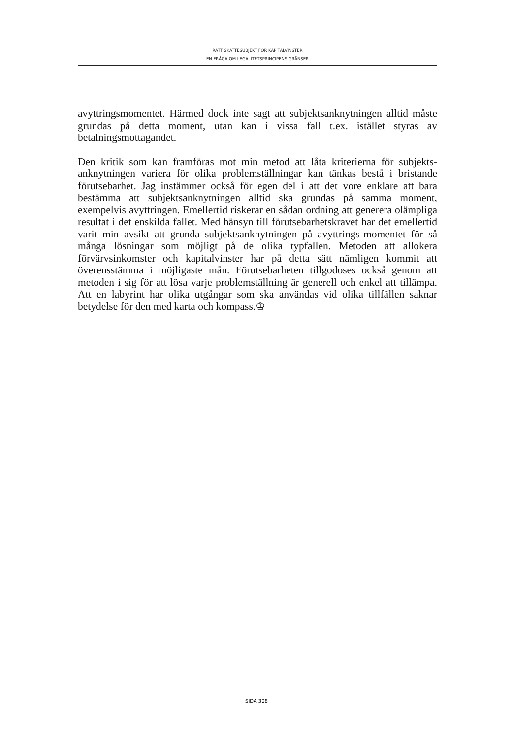RÄTT SKATTESUBJEKT FÖR KAPITALVINSTER
EN FRÅGA OM LEGALITETSPRINCIPENS GRÄNSER
avyttringsmomentet. Härmed dock inte sagt att subjektsanknytningen alltid måste grundas på detta moment, utan kan i vissa fall t.ex. istället styras av betalningsmottagandet.
Den kritik som kan framföras mot min metod att låta kriterierna för subjekts-anknytningen variera för olika problemställningar kan tänkas bestå i bristande förutsebarhet. Jag instämmer också för egen del i att det vore enklare att bara bestämma att subjektsanknytningen alltid ska grundas på samma moment, exempelvis avyttringen. Emellertid riskerar en sådan ordning att generera olämpliga resultat i det enskilda fallet. Med hänsyn till förutsebarhetskravet har det emellertid varit min avsikt att grunda subjektsanknytningen på avyttrings-momentet för så många lösningar som möjligt på de olika typfallen. Metoden att allokera förvärvsinkomster och kapitalvinster har på detta sätt nämligen kommit att överensstämma i möjligaste mån. Förutsebarheten tillgodoses också genom att metoden i sig för att lösa varje problemställning är generell och enkel att tillämpa. Att en labyrint har olika utgångar som ska användas vid olika tillfällen saknar betydelse för den med karta och kompass.♔
SIDA 308